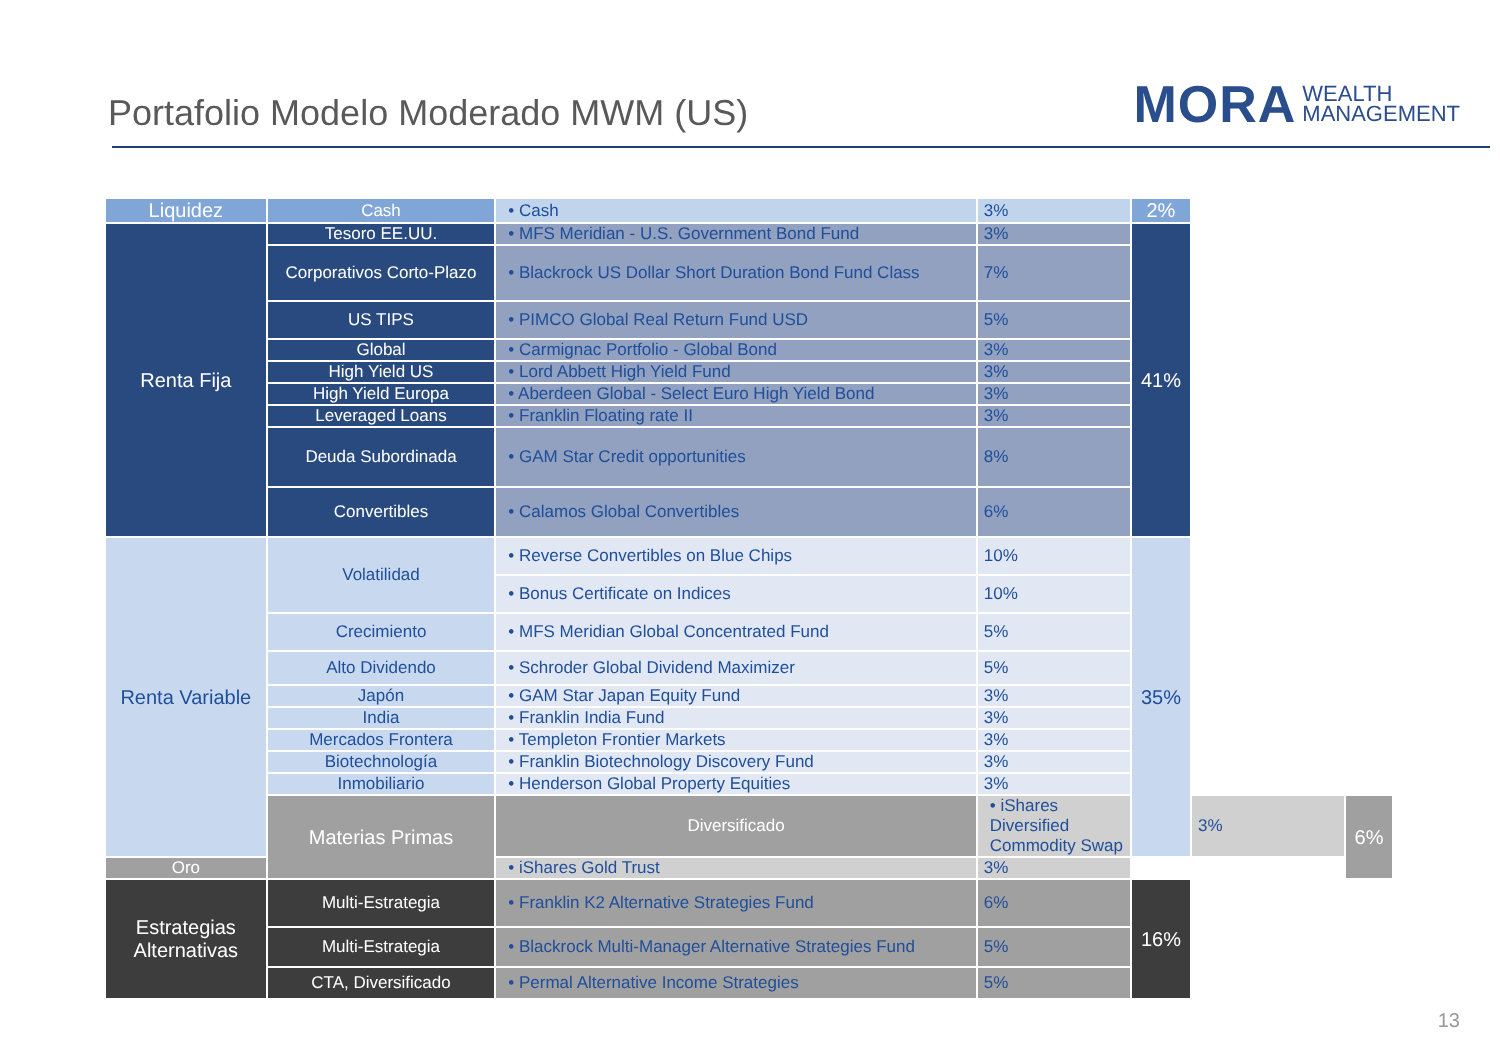Portafolio Modelo Moderado MWM (US)
MORA WEALTH
MANAGEMENT
| Liquidez | Cash | • Cash | 3% | 2% | | |
| Renta Fija | Tesoro EE.UU. | • MFS Meridian - U.S. Government Bond Fund | 3% | 41% | | |
| | Corporativos Corto-Plazo | • Blackrock US Dollar Short Duration Bond Fund Class | 7% | | | |
| | US TIPS | • PIMCO Global Real Return Fund USD | 5% | | | |
| | Global | • Carmignac Portfolio - Global Bond | 3% | | | |
| | High Yield US | • Lord Abbett High Yield Fund | 3% | | | |
| | High Yield Europa | • Aberdeen Global - Select Euro High Yield Bond | 3% | | | |
| | Leveraged Loans | • Franklin Floating rate II | 3% | | | |
| | Deuda Subordinada | • GAM Star Credit opportunities | 8% | | | |
| | Convertibles | • Calamos Global Convertibles | 6% | | | |
| Renta Variable | Volatilidad | • Reverse Convertibles on Blue Chips | 10% | 35% | | |
| | | • Bonus Certificate on Indices | 10% | | | |
| | Crecimiento | • MFS Meridian Global Concentrated Fund | 5% | | | |
| | Alto Dividendo | • Schroder Global Dividend Maximizer | 5% | | | |
| | Japón | • GAM Star Japan Equity Fund | 3% | | | |
| | India | • Franklin India Fund | 3% | | | |
| | Mercados Frontera | • Templeton Frontier Markets | 3% | | | |
| | Biotechnología | • Franklin Biotechnology Discovery Fund | 3% | | | |
| | Inmobiliario | • Henderson Global Property Equities | 3% | | | |
| | Materias Primas | Diversificado | • iShares Diversified Commodity Swap | | 3% | 6% |
| Oro | | • iShares Gold Trust | 3% | | | |
| Estrategias Alternativas | Multi-Estrategia | • Franklin K2 Alternative Strategies Fund | 6% | 16% | | |
| | Multi-Estrategia | • Blackrock Multi-Manager Alternative Strategies Fund | 5% | | | |
| | CTA, Diversificado | • Permal Alternative Income Strategies | 5% | | | |
13